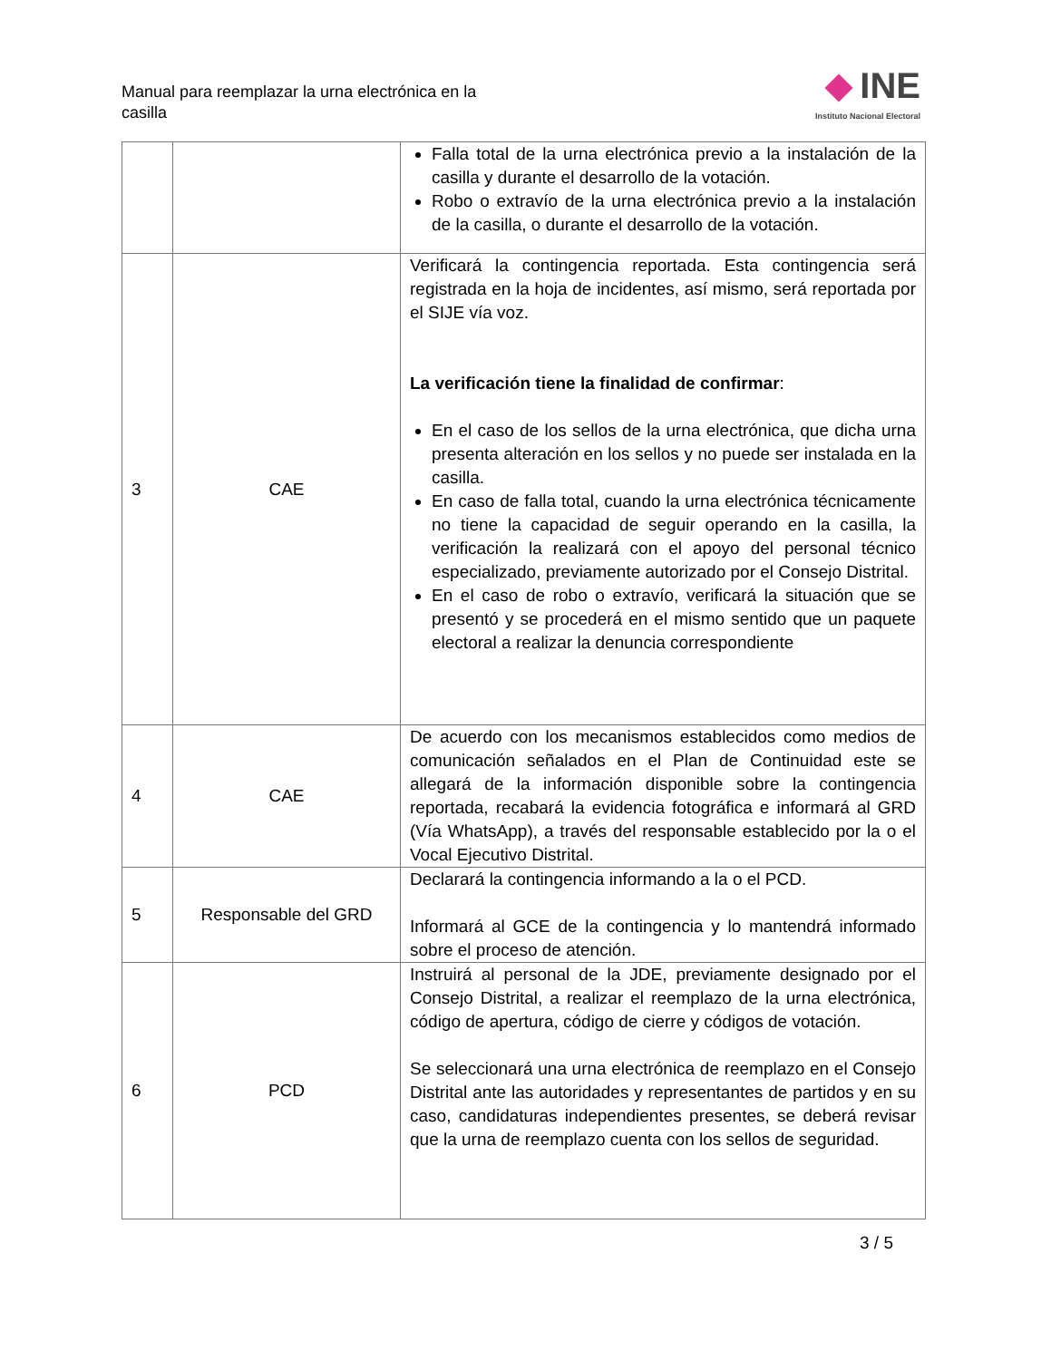Manual para reemplazar la urna electrónica en la casilla
INE
Instituto Nacional Electoral
| | | Falla total de la urna electrónica previo a la instalación de la casilla y durante el desarrollo de la votación. Robo o extravío de la urna electrónica previo a la instalación de la casilla, o durante el desarrollo de la votación. |
| 3 | CAE | Verificará la contingencia reportada. Esta contingencia será registrada en la hoja de incidentes, así mismo, será reportada por el SIJE vía voz. La verificación tiene la finalidad de confirmar : En el caso de los sellos de la urna electrónica, que dicha urna presenta alteración en los sellos y no puede ser instalada en la casilla. En caso de falla total, cuando la urna electrónica técnicamente no tiene la capacidad de seguir operando en la casilla, la verificación la realizará con el apoyo del personal técnico especializado, previamente autorizado por el Consejo Distrital. En el caso de robo o extravío, verificará la situación que se presentó y se procederá en el mismo sentido que un paquete electoral a realizar la denuncia correspondiente |
| 4 | CAE | De acuerdo con los mecanismos establecidos como medios de comunicación señalados en el Plan de Continuidad este se allegará de la información disponible sobre la contingencia reportada, recabará la evidencia fotográfica e informará al GRD (Vía WhatsApp), a través del responsable establecido por la o el Vocal Ejecutivo Distrital. |
| 5 | Responsable del GRD | Declarará la contingencia informando a la o el PCD. Informará al GCE de la contingencia y lo mantendrá informado sobre el proceso de atención. |
| 6 | PCD | Instruirá al personal de la JDE, previamente designado por el Consejo Distrital, a realizar el reemplazo de la urna electrónica, código de apertura, código de cierre y códigos de votación. Se seleccionará una urna electrónica de reemplazo en el Consejo Distrital ante las autoridades y representantes de partidos y en su caso, candidaturas independientes presentes, se deberá revisar que la urna de reemplazo cuenta con los sellos de seguridad. |
3 / 5